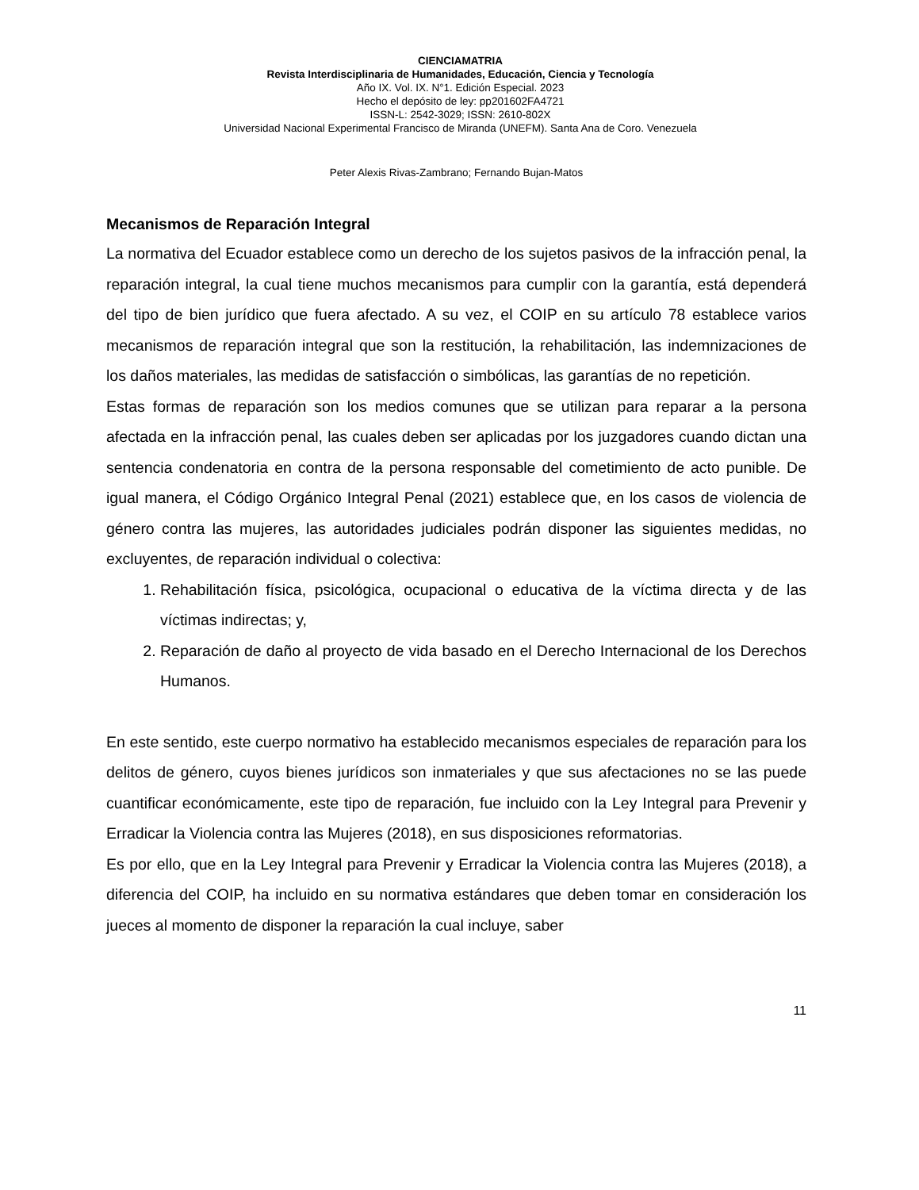CIENCIAMATRIA
Revista Interdisciplinaria de Humanidades, Educación, Ciencia y Tecnología
Año IX. Vol. IX. N°1. Edición Especial. 2023
Hecho el depósito de ley: pp201602FA4721
ISSN-L: 2542-3029; ISSN: 2610-802X
Universidad Nacional Experimental Francisco de Miranda (UNEFM). Santa Ana de Coro. Venezuela
Peter Alexis Rivas-Zambrano; Fernando Bujan-Matos
Mecanismos de Reparación Integral
La normativa del Ecuador establece como un derecho de los sujetos pasivos de la infracción penal, la reparación integral, la cual tiene muchos mecanismos para cumplir con la garantía, está dependerá del tipo de bien jurídico que fuera afectado. A su vez, el COIP en su artículo 78 establece varios mecanismos de reparación integral que son la restitución, la rehabilitación, las indemnizaciones de los daños materiales, las medidas de satisfacción o simbólicas, las garantías de no repetición.
Estas formas de reparación son los medios comunes que se utilizan para reparar a la persona afectada en la infracción penal, las cuales deben ser aplicadas por los juzgadores cuando dictan una sentencia condenatoria en contra de la persona responsable del cometimiento de acto punible. De igual manera, el Código Orgánico Integral Penal (2021) establece que, en los casos de violencia de género contra las mujeres, las autoridades judiciales podrán disponer las siguientes medidas, no excluyentes, de reparación individual o colectiva:
1. Rehabilitación física, psicológica, ocupacional o educativa de la víctima directa y de las víctimas indirectas; y,
2. Reparación de daño al proyecto de vida basado en el Derecho Internacional de los Derechos Humanos.
En este sentido, este cuerpo normativo ha establecido mecanismos especiales de reparación para los delitos de género, cuyos bienes jurídicos son inmateriales y que sus afectaciones no se las puede cuantificar económicamente, este tipo de reparación, fue incluido con la Ley Integral para Prevenir y Erradicar la Violencia contra las Mujeres (2018), en sus disposiciones reformatorias.
Es por ello, que en la Ley Integral para Prevenir y Erradicar la Violencia contra las Mujeres (2018), a diferencia del COIP, ha incluido en su normativa estándares que deben tomar en consideración los jueces al momento de disponer la reparación la cual incluye, saber
11